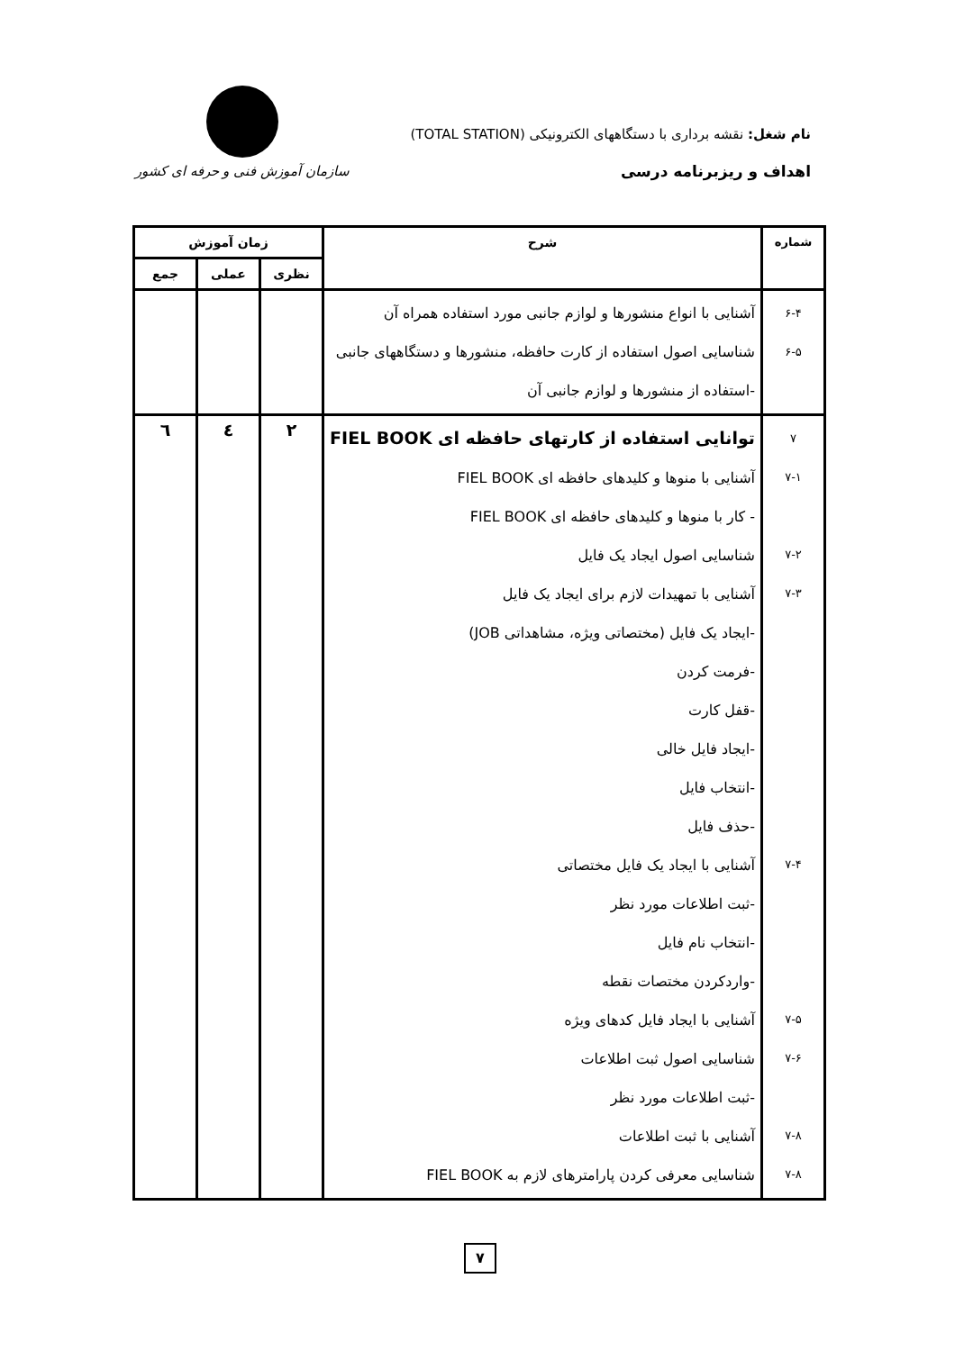نام شغل: نقشه برداری با دستگاههای الکترونیکی (TOTAL STATION)
اهداف و ریزبرنامه درسی
سازمان آموزش فنی و حرفه ای کشور
| شماره | شرح | زمان آموزش | | |
| --- | --- | --- | --- | --- |
| | | نظری | عملی | جمع |
| ۶-۴ ۶-۵ | آشنایی با انواع منشورها و لوازم جانبی مورد استفاده همراه آن شناسایی اصول استفاده از کارت حافظه، منشورها و دستگاههای جانبی -استفاده از منشورها و لوازم جانبی آن | | | |
| ۷ ۷-۱ ۷-۲ ۷-۳ ۷-۴ ۷-۵ ۷-۶ ۷-۸ ۷-۸ | توانایی استفاده از کارتهای حافظه ای FIEL BOOK آشنایی با منوها و کلیدهای حافظه ای FIEL BOOK - کار با منوها و کلیدهای حافظه ای FIEL BOOK شناسایی اصول ایجاد یک فایل آشنایی با تمهیدات لازم برای ایجاد یک فایل -ایجاد یک فایل (مختصاتی ویژه، مشاهداتی JOB) -فرمت کردن -قفل کارت -ایجاد فایل خالی -انتخاب فایل -حذف فایل آشنایی با ایجاد یک فایل مختصاتی -ثبت اطلاعات مورد نظر -انتخاب نام فایل -واردکردن مختصات نقطه آشنایی با ایجاد فایل کدهای ویژه شناسایی اصول ثبت اطلاعات -ثبت اطلاعات مورد نظر آشنایی با ثبت اطلاعات شناسایی معرفی کردن پارامترهای لازم به FIEL BOOK | ۲ | ٤ | ٦ |
۷